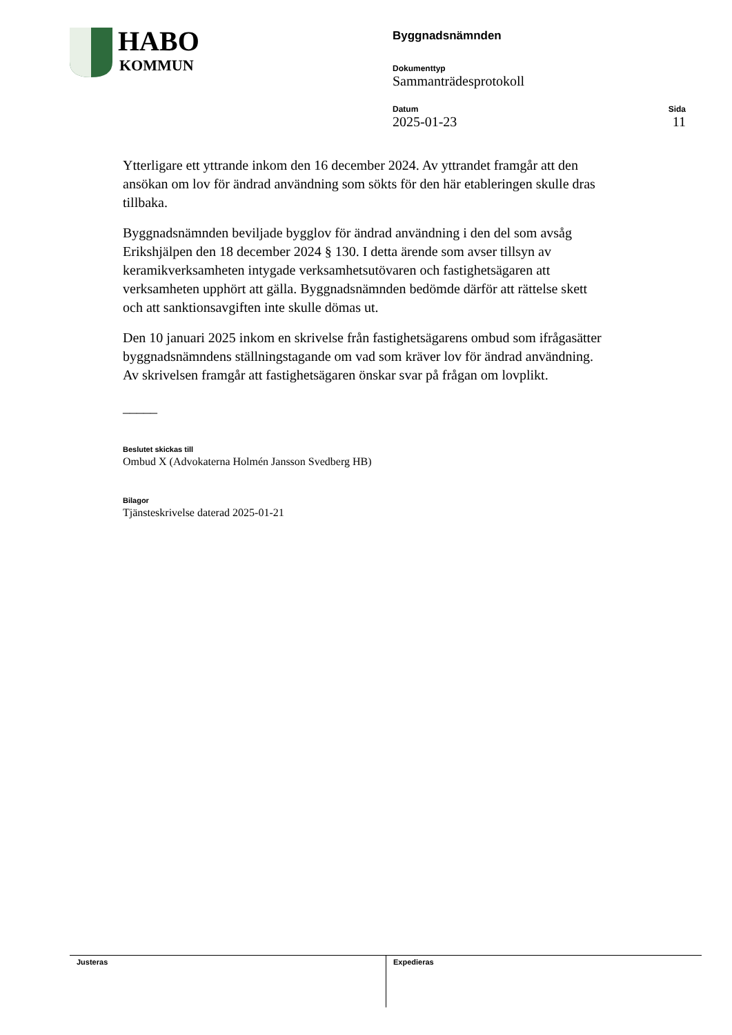HABO
KOMMUN
Byggnadsnämnden
Dokumenttyp
Sammanträdesprotokoll
Datum
2025-01-23
Sida
11
Ytterligare ett yttrande inkom den 16 december 2024. Av yttrandet framgår att den ansökan om lov för ändrad användning som sökts för den här etableringen skulle dras tillbaka.
Byggnadsnämnden beviljade bygglov för ändrad användning i den del som avsåg Erikshjälpen den 18 december 2024 § 130. I detta ärende som avser tillsyn av keramikverksamheten intygade verksamhetsutövaren och fastighetsägaren att verksamheten upphört att gälla. Byggnadsnämnden bedömde därför att rättelse skett och att sanktionsavgiften inte skulle dömas ut.
Den 10 januari 2025 inkom en skrivelse från fastighetsägarens ombud som ifrågasätter byggnadsnämndens ställningstagande om vad som kräver lov för ändrad användning. Av skrivelsen framgår att fastighetsägaren önskar svar på frågan om lovplikt.
_____
Beslutet skickas till
Ombud X (Advokaterna Holmén Jansson Svedberg HB)
Bilagor
Tjänsteskrivelse daterad 2025-01-21
Justeras Expedieras